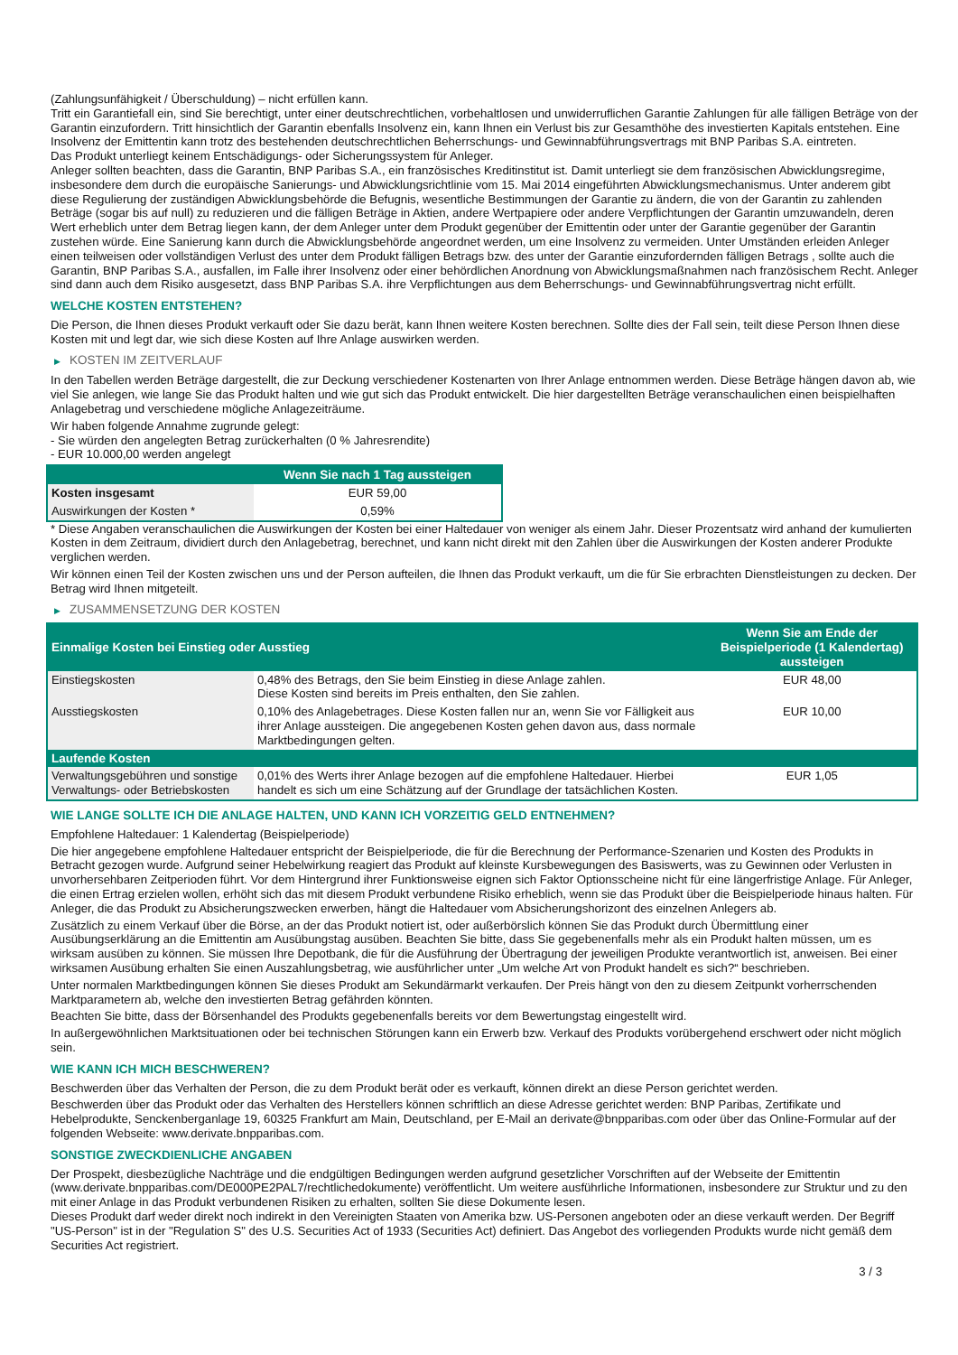(Zahlungsunfähigkeit / Überschuldung) – nicht erfüllen kann.
Tritt ein Garantiefall ein, sind Sie berechtigt, unter einer deutschrechtlichen, vorbehaltlosen und unwiderruflichen Garantie Zahlungen für alle fälligen Beträge von der Garantin einzufordern. Tritt hinsichtlich der Garantin ebenfalls Insolvenz ein, kann Ihnen ein Verlust bis zur Gesamthöhe des investierten Kapitals entstehen. Eine Insolvenz der Emittentin kann trotz des bestehenden deutschrechtlichen Beherrschungs- und Gewinnabführungsvertrags mit BNP Paribas S.A. eintreten.
Das Produkt unterliegt keinem Entschädigungs- oder Sicherungssystem für Anleger.
Anleger sollten beachten, dass die Garantin, BNP Paribas S.A., ein französisches Kreditinstitut ist. Damit unterliegt sie dem französischen Abwicklungsregime, insbesondere dem durch die europäische Sanierungs- und Abwicklungsrichtlinie vom 15. Mai 2014 eingeführten Abwicklungsmechanismus. Unter anderem gibt diese Regulierung der zuständigen Abwicklungsbehörde die Befugnis, wesentliche Bestimmungen der Garantie zu ändern, die von der Garantin zu zahlenden Beträge (sogar bis auf null) zu reduzieren und die fälligen Beträge in Aktien, andere Wertpapiere oder andere Verpflichtungen der Garantin umzuwandeln, deren Wert erheblich unter dem Betrag liegen kann, der dem Anleger unter dem Produkt gegenüber der Emittentin oder unter der Garantie gegenüber der Garantin zustehen würde. Eine Sanierung kann durch die Abwicklungsbehörde angeordnet werden, um eine Insolvenz zu vermeiden. Unter Umständen erleiden Anleger einen teilweisen oder vollständigen Verlust des unter dem Produkt fälligen Betrags bzw. des unter der Garantie einzufordernden fälligen Betrags , sollte auch die Garantin, BNP Paribas S.A., ausfallen, im Falle ihrer Insolvenz oder einer behördlichen Anordnung von Abwicklungsmaßnahmen nach französischem Recht. Anleger sind dann auch dem Risiko ausgesetzt, dass BNP Paribas S.A. ihre Verpflichtungen aus dem Beherrschungs- und Gewinnabführungsvertrag nicht erfüllt.
WELCHE KOSTEN ENTSTEHEN?
Die Person, die Ihnen dieses Produkt verkauft oder Sie dazu berät, kann Ihnen weitere Kosten berechnen. Sollte dies der Fall sein, teilt diese Person Ihnen diese Kosten mit und legt dar, wie sich diese Kosten auf Ihre Anlage auswirken werden.
▶ KOSTEN IM ZEITVERLAUF
In den Tabellen werden Beträge dargestellt, die zur Deckung verschiedener Kostenarten von Ihrer Anlage entnommen werden. Diese Beträge hängen davon ab, wie viel Sie anlegen, wie lange Sie das Produkt halten und wie gut sich das Produkt entwickelt. Die hier dargestellten Beträge veranschaulichen einen beispielhaften Anlagebetrag und verschiedene mögliche Anlagezeiträume.
Wir haben folgende Annahme zugrunde gelegt:
- Sie würden den angelegten Betrag zurückerhalten (0 % Jahresrendite)
- EUR 10.000,00 werden angelegt
| | Wenn Sie nach 1 Tag aussteigen |
| --- | --- |
| Kosten insgesamt | EUR 59,00 |
| Auswirkungen der Kosten * | 0,59% |
* Diese Angaben veranschaulichen die Auswirkungen der Kosten bei einer Haltedauer von weniger als einem Jahr. Dieser Prozentsatz wird anhand der kumulierten Kosten in dem Zeitraum, dividiert durch den Anlagebetrag, berechnet, und kann nicht direkt mit den Zahlen über die Auswirkungen der Kosten anderer Produkte verglichen werden.
Wir können einen Teil der Kosten zwischen uns und der Person aufteilen, die Ihnen das Produkt verkauft, um die für Sie erbrachten Dienstleistungen zu decken. Der Betrag wird Ihnen mitgeteilt.
▶ ZUSAMMENSETZUNG DER KOSTEN
| Einmalige Kosten bei Einstieg oder Ausstieg | | Wenn Sie am Ende der Beispielperiode (1 Kalendertag) aussteigen |
| --- | --- | --- |
| Einstiegskosten | 0,48% des Betrags, den Sie beim Einstieg in diese Anlage zahlen. Diese Kosten sind bereits im Preis enthalten, den Sie zahlen. | EUR 48,00 |
| Ausstiegskosten | 0,10% des Anlagebetrages. Diese Kosten fallen nur an, wenn Sie vor Fälligkeit aus ihrer Anlage aussteigen. Die angegebenen Kosten gehen davon aus, dass normale Marktbedingungen gelten. | EUR 10,00 |
| Laufende Kosten | | |
| Verwaltungsgebühren und sonstige Verwaltungs- oder Betriebskosten | 0,01% des Werts ihrer Anlage bezogen auf die empfohlene Haltedauer. Hierbei handelt es sich um eine Schätzung auf der Grundlage der tatsächlichen Kosten. | EUR 1,05 |
WIE LANGE SOLLTE ICH DIE ANLAGE HALTEN, UND KANN ICH VORZEITIG GELD ENTNEHMEN?
Empfohlene Haltedauer: 1 Kalendertag (Beispielperiode)
Die hier angegebene empfohlene Haltedauer entspricht der Beispielperiode, die für die Berechnung der Performance-Szenarien und Kosten des Produkts in Betracht gezogen wurde. Aufgrund seiner Hebelwirkung reagiert das Produkt auf kleinste Kursbewegungen des Basiswerts, was zu Gewinnen oder Verlusten in unvorhersehbaren Zeitperioden führt. Vor dem Hintergrund ihrer Funktionsweise eignen sich Faktor Optionsscheine nicht für eine längerfristige Anlage. Für Anleger, die einen Ertrag erzielen wollen, erhöht sich das mit diesem Produkt verbundene Risiko erheblich, wenn sie das Produkt über die Beispielperiode hinaus halten. Für Anleger, die das Produkt zu Absicherungszwecken erwerben, hängt die Haltedauer vom Absicherungshorizont des einzelnen Anlegers ab.
Zusätzlich zu einem Verkauf über die Börse, an der das Produkt notiert ist, oder außerbörslich können Sie das Produkt durch Übermittlung einer Ausübungserklärung an die Emittentin am Ausübungstag ausüben. Beachten Sie bitte, dass Sie gegebenenfalls mehr als ein Produkt halten müssen, um es wirksam ausüben zu können. Sie müssen Ihre Depotbank, die für die Ausführung der Übertragung der jeweiligen Produkte verantwortlich ist, anweisen. Bei einer wirksamen Ausübung erhalten Sie einen Auszahlungsbetrag, wie ausführlicher unter „Um welche Art von Produkt handelt es sich?“ beschrieben.
Unter normalen Marktbedingungen können Sie dieses Produkt am Sekundärmarkt verkaufen. Der Preis hängt von den zu diesem Zeitpunkt vorherrschenden Marktparametern ab, welche den investierten Betrag gefährden könnten.
Beachten Sie bitte, dass der Börsenhandel des Produkts gegebenenfalls bereits vor dem Bewertungstag eingestellt wird.
In außergewöhnlichen Marktsituationen oder bei technischen Störungen kann ein Erwerb bzw. Verkauf des Produkts vorübergehend erschwert oder nicht möglich sein.
WIE KANN ICH MICH BESCHWEREN?
Beschwerden über das Verhalten der Person, die zu dem Produkt berät oder es verkauft, können direkt an diese Person gerichtet werden.
Beschwerden über das Produkt oder das Verhalten des Herstellers können schriftlich an diese Adresse gerichtet werden: BNP Paribas, Zertifikate und Hebelprodukte, Senckenberganlage 19, 60325 Frankfurt am Main, Deutschland, per E-Mail an derivate@bnpparibas.com oder über das Online-Formular auf der folgenden Webseite: www.derivate.bnpparibas.com.
SONSTIGE ZWECKDIENLICHE ANGABEN
Der Prospekt, diesbezügliche Nachträge und die endgültigen Bedingungen werden aufgrund gesetzlicher Vorschriften auf der Webseite der Emittentin (www.derivate.bnpparibas.com/DE000PE2PAL7/rechtlichedokumente) veröffentlicht. Um weitere ausführliche Informationen, insbesondere zur Struktur und zu den mit einer Anlage in das Produkt verbundenen Risiken zu erhalten, sollten Sie diese Dokumente lesen.
Dieses Produkt darf weder direkt noch indirekt in den Vereinigten Staaten von Amerika bzw. US-Personen angeboten oder an diese verkauft werden. Der Begriff "US-Person" ist in der "Regulation S" des U.S. Securities Act of 1933 (Securities Act) definiert. Das Angebot des vorliegenden Produkts wurde nicht gemäß dem Securities Act registriert.
3 / 3